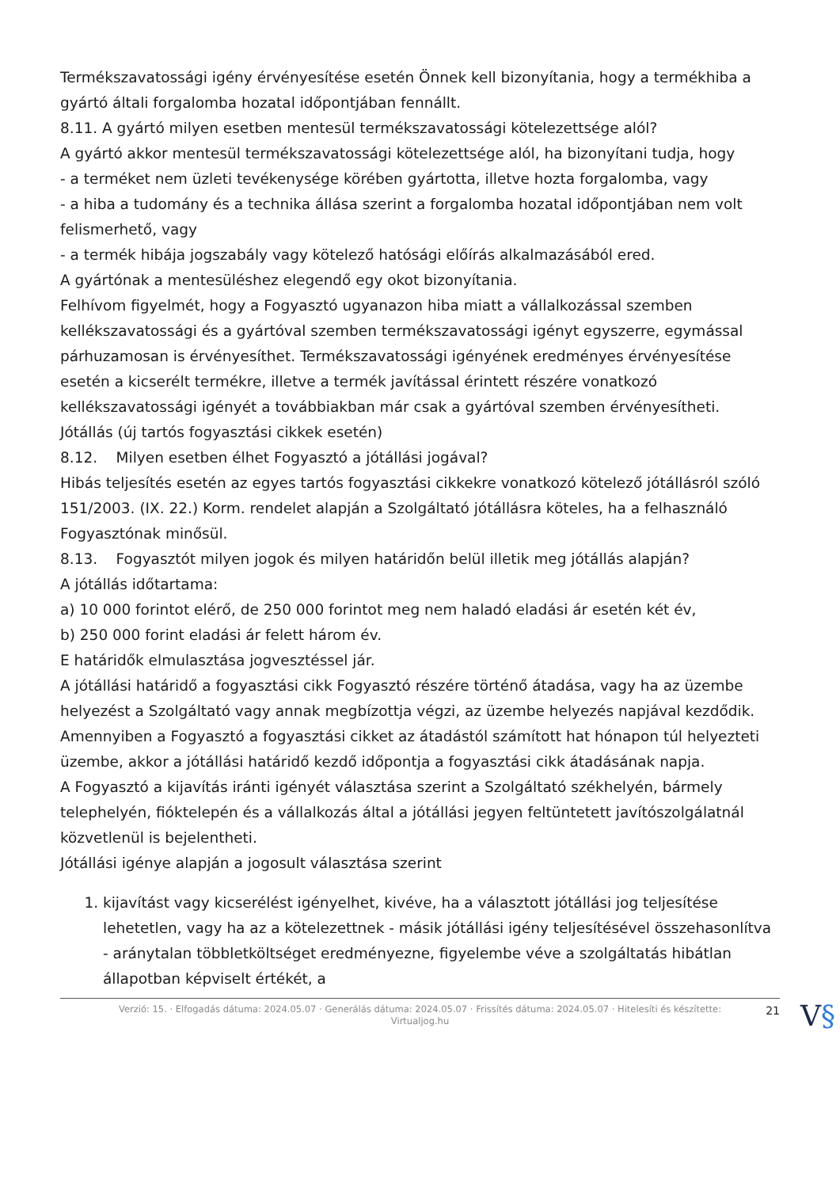Termékszavatossági igény érvényesítése esetén Önnek kell bizonyítania, hogy a termékhiba a gyártó általi forgalomba hozatal időpontjában fennállt.
8.11. A gyártó milyen esetben mentesül termékszavatossági kötelezettsége alól?
A gyártó akkor mentesül termékszavatossági kötelezettsége alól, ha bizonyítani tudja, hogy
- a terméket nem üzleti tevékenysége körében gyártotta, illetve hozta forgalomba, vagy
- a hiba a tudomány és a technika állása szerint a forgalomba hozatal időpontjában nem volt felismerhető, vagy
- a termék hibája jogszabály vagy kötelező hatósági előírás alkalmazásából ered.
A gyártónak a mentesüléshez elegendő egy okot bizonyítania.
Felhívom figyelmét, hogy a Fogyasztó ugyanazon hiba miatt a vállalkozással szemben kellékszavatossági és a gyártóval szemben termékszavatossági igényt egyszerre, egymással párhuzamosan is érvényesíthet. Termékszavatossági igényének eredményes érvényesítése esetén a kicserélt termékre, illetve a termék javítással érintett részére vonatkozó kellékszavatossági igényét a továbbiakban már csak a gyártóval szemben érvényesítheti.
Jótállás (új tartós fogyasztási cikkek esetén)
8.12. Milyen esetben élhet Fogyasztó a jótállási jogával?
Hibás teljesítés esetén az egyes tartós fogyasztási cikkekre vonatkozó kötelező jótállásról szóló 151/2003. (IX. 22.) Korm. rendelet alapján a Szolgáltató jótállásra köteles, ha a felhasználó Fogyasztónak minősül.
8.13. Fogyasztót milyen jogok és milyen határidőn belül illetik meg jótállás alapján?
A jótállás időtartama:
a) 10 000 forintot elérő, de 250 000 forintot meg nem haladó eladási ár esetén két év,
b) 250 000 forint eladási ár felett három év.
E határidők elmulasztása jogvesztéssel jár.
A jótállási határidő a fogyasztási cikk Fogyasztó részére történő átadása, vagy ha az üzembe helyezést a Szolgáltató vagy annak megbízottja végzi, az üzembe helyezés napjával kezdődik.
Amennyiben a Fogyasztó a fogyasztási cikket az átadástól számított hat hónapon túl helyezteti üzembe, akkor a jótállási határidő kezdő időpontja a fogyasztási cikk átadásának napja.
A Fogyasztó a kijavítás iránti igényét választása szerint a Szolgáltató székhelyén, bármely telephelyén, fióktelepén és a vállalkozás által a jótállási jegyen feltüntetett javítószolgálatnál közvetlenül is bejelentheti.
Jótállási igénye alapján a jogosult választása szerint
1. kijavítást vagy kicserélést igényelhet, kivéve, ha a választott jótállási jog teljesítése lehetetlen, vagy ha az a kötelezettnek - másik jótállási igény teljesítésével összehasonlítva - aránytalan többletköltséget eredményezne, figyelembe véve a szolgáltatás hibátlan állapotban képviselt értékét, a
Verzió: 15. · Elfogadás dátuma: 2024.05.07 · Generálás dátuma: 2024.05.07 · Frissítés dátuma: 2024.05.07 · Hitelesíti és készítette:
Virtualjog.hu
21 V§